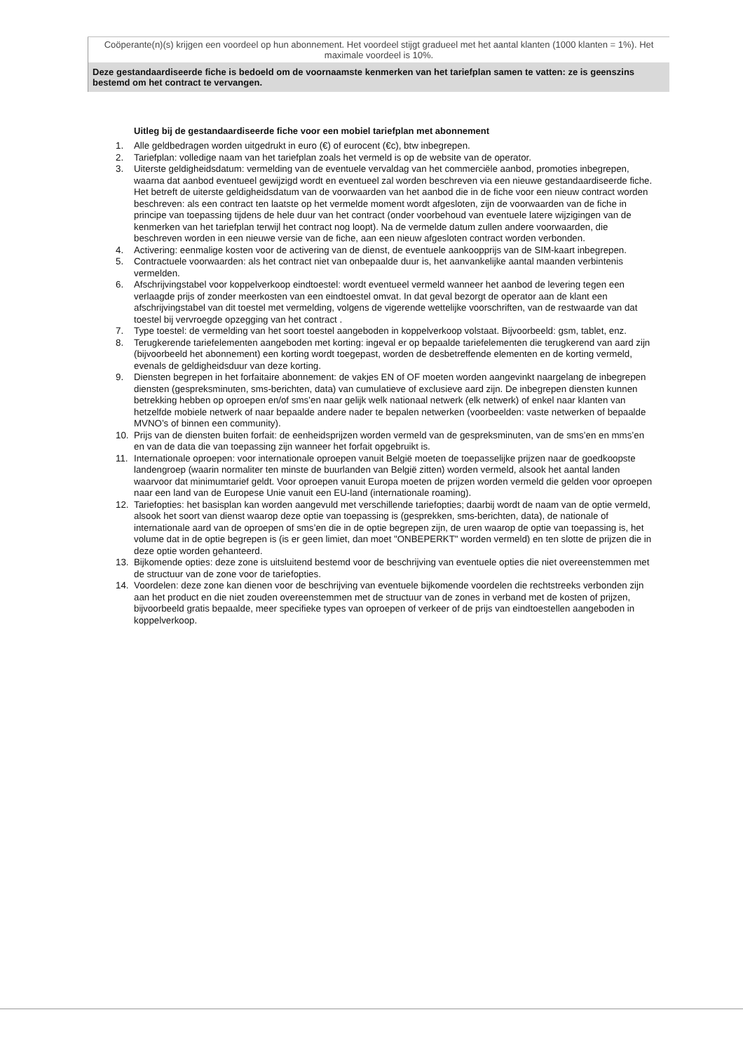| Coöperante(n)(s) krijgen een voordeel op hun abonnement. Het voordeel stijgt gradueel met het aantal klanten (1000 klanten = 1%). Het maximale voordeel is 10%. |
| Deze gestandaardiseerde fiche is bedoeld om de voornaamste kenmerken van het tariefplan samen te vatten: ze is geenszins bestemd om het contract te vervangen. |
Uitleg bij de gestandaardiseerde fiche voor een mobiel tariefplan met abonnement
1. Alle geldbedragen worden uitgedrukt in euro (€) of eurocent (€c), btw inbegrepen.
2. Tariefplan: volledige naam van het tariefplan zoals het vermeld is op de website van de operator.
3. Uiterste geldigheidsdatum: vermelding van de eventuele vervaldag van het commerciële aanbod, promoties inbegrepen, waarna dat aanbod eventueel gewijzigd wordt en eventueel zal worden beschreven via een nieuwe gestandaardiseerde fiche. Het betreft de uiterste geldigheidsdatum van de voorwaarden van het aanbod die in de fiche voor een nieuw contract worden beschreven: als een contract ten laatste op het vermelde moment wordt afgesloten, zijn de voorwaarden van de fiche in principe van toepassing tijdens de hele duur van het contract (onder voorbehoud van eventuele latere wijzigingen van de kenmerken van het tariefplan terwijl het contract nog loopt). Na de vermelde datum zullen andere voorwaarden, die beschreven worden in een nieuwe versie van de fiche, aan een nieuw afgesloten contract worden verbonden.
4. Activering: eenmalige kosten voor de activering van de dienst, de eventuele aankoopprijs van de SIM-kaart inbegrepen.
5. Contractuele voorwaarden: als het contract niet van onbepaalde duur is, het aanvankelijke aantal maanden verbintenis vermelden.
6. Afschrijvingstabel voor koppelverkoop eindtoestel: wordt eventueel vermeld wanneer het aanbod de levering tegen een verlaagde prijs of zonder meerkosten van een eindtoestel omvat. In dat geval bezorgt de operator aan de klant een afschrijvingstabel van dit toestel met vermelding, volgens de vigerende wettelijke voorschriften, van de restwaarde van dat toestel bij vervroegde opzegging van het contract .
7. Type toestel: de vermelding van het soort toestel aangeboden in koppelverkoop volstaat. Bijvoorbeeld: gsm, tablet, enz.
8. Terugkerende tariefelementen aangeboden met korting: ingeval er op bepaalde tariefelementen die terugkerend van aard zijn (bijvoorbeeld het abonnement) een korting wordt toegepast, worden de desbetreffende elementen en de korting vermeld, evenals de geldigheidsduur van deze korting.
9. Diensten begrepen in het forfaitaire abonnement: de vakjes EN of OF moeten worden aangevinkt naargelang de inbegrepen diensten (gespreksminuten, sms-berichten, data) van cumulatieve of exclusieve aard zijn. De inbegrepen diensten kunnen betrekking hebben op oproepen en/of sms’en naar gelijk welk nationaal netwerk (elk netwerk) of enkel naar klanten van hetzelfde mobiele netwerk of naar bepaalde andere nader te bepalen netwerken (voorbeelden: vaste netwerken of bepaalde MVNO’s of binnen een community).
10. Prijs van de diensten buiten forfait: de eenheidsprijzen worden vermeld van de gespreksminuten, van de sms’en en mms’en en van de data die van toepassing zijn wanneer het forfait opgebruikt is.
11. Internationale oproepen: voor internationale oproepen vanuit België moeten de toepasselijke prijzen naar de goedkoopste landengroep (waarin normaliter ten minste de buurlanden van België zitten) worden vermeld, alsook het aantal landen waarvoor dat minimumtarief geldt. Voor oproepen vanuit Europa moeten de prijzen worden vermeld die gelden voor oproepen naar een land van de Europese Unie vanuit een EU-land (internationale roaming).
12. Tariefopties: het basisplan kan worden aangevuld met verschillende tariefopties; daarbij wordt de naam van de optie vermeld, alsook het soort van dienst waarop deze optie van toepassing is (gesprekken, sms-berichten, data), de nationale of internationale aard van de oproepen of sms’en die in de optie begrepen zijn, de uren waarop de optie van toepassing is, het volume dat in de optie begrepen is (is er geen limiet, dan moet "ONBEPERKT" worden vermeld) en ten slotte de prijzen die in deze optie worden gehanteerd.
13. Bijkomende opties: deze zone is uitsluitend bestemd voor de beschrijving van eventuele opties die niet overeenstemmen met de structuur van de zone voor de tariefopties.
14. Voordelen: deze zone kan dienen voor de beschrijving van eventuele bijkomende voordelen die rechtstreeks verbonden zijn aan het product en die niet zouden overeenstemmen met de structuur van de zones in verband met de kosten of prijzen, bijvoorbeeld gratis bepaalde, meer specifieke types van oproepen of verkeer of de prijs van eindtoestellen aangeboden in koppelverkoop.